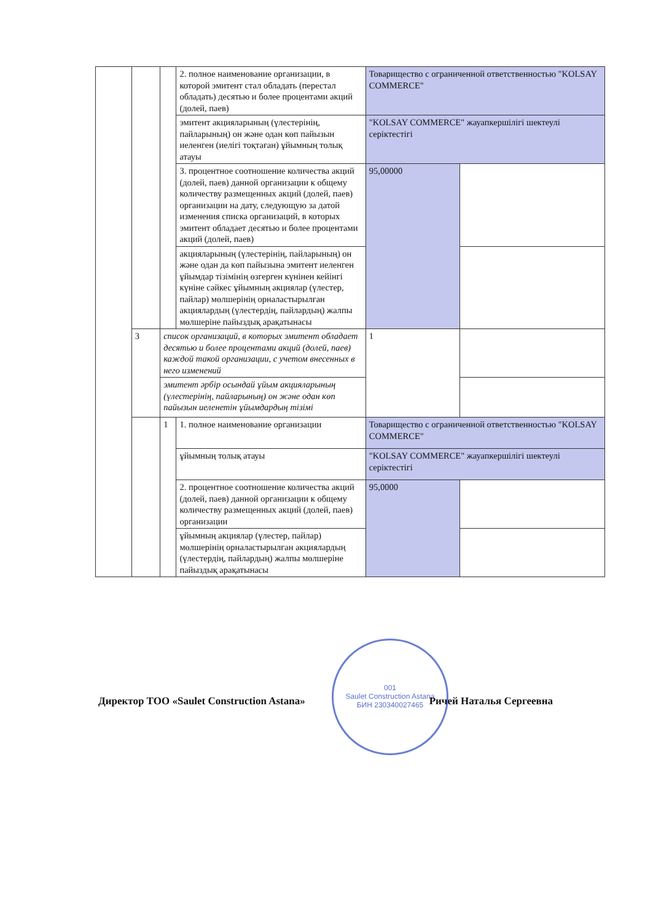| | | | 2. полное наименование организации, в которой эмитент стал обладать (перестал обладать) десятью и более процентами акций (долей, паев) | Товарищество с ограниченной ответственностью "KOLSAY COMMERCE" | |
| | | | эмитент акцияларының (үлестерінің, пайларының) он және одан көп пайызын иеленген (иелігі тоқтаған) ұйымның толық атауы | "KOLSAY COMMERCE" жауапкершілігі шектеулі серіктестігі | |
| | | | 3. процентное соотношение количества акций (долей, паев) данной организации к общему количеству размещенных акций (долей, паев) организации на дату, следующую за датой изменения списка организаций, в которых эмитент обладает десятью и более процентами акций (долей, паев) | 95,00000 | |
| | | | акцияларының (үлестерінің, пайларының) он және одан да көп пайызына эмитент иеленген ұйымдар тізімінің өзгерген күнінен кейінгі күніне сәйкес ұйымның акциялар (үлестер, пайлар) мөлшерінің орналастырылған акциялардың (үлестердің, пайлардың) жалпы мөлшеріне пайыздық арақатынасы | | |
| | 3 | список организаций, в которых эмитент обладает десятью и более процентами акций (долей, паев) каждой такой организации, с учетом внесенных в него изменений | | 1 | |
| | | эмитент әрбір осындай ұйым акцияларының (үлестерінің, пайларының) он және одан көп пайызын иеленетін ұйымдардың тізімі | | | |
| | | 1 | 1. полное наименование организации | Товарищество с ограниченной ответственностью "KOLSAY COMMERCE" | |
| | | | ұйымның толық атауы | "KOLSAY COMMERCE" жауапкершілігі шектеулі серіктестігі | |
| | | | 2. процентное соотношение количества акций (долей, паев) данной организации к общему количеству размещенных акций (долей, паев) организации | 95,0000 | |
| | | | ұйымның акциялар (үлестер, пайлар) мөлшерінің орналастырылған акциялардың (үлестердің, пайлардың) жалпы мөлшеріне пайыздық арақатынасы | | |
001
Saulet Construction Astana
БИН 230340027465
Директор ТОО «Saulet Construction Astana» Ричей Наталья Сергеевна